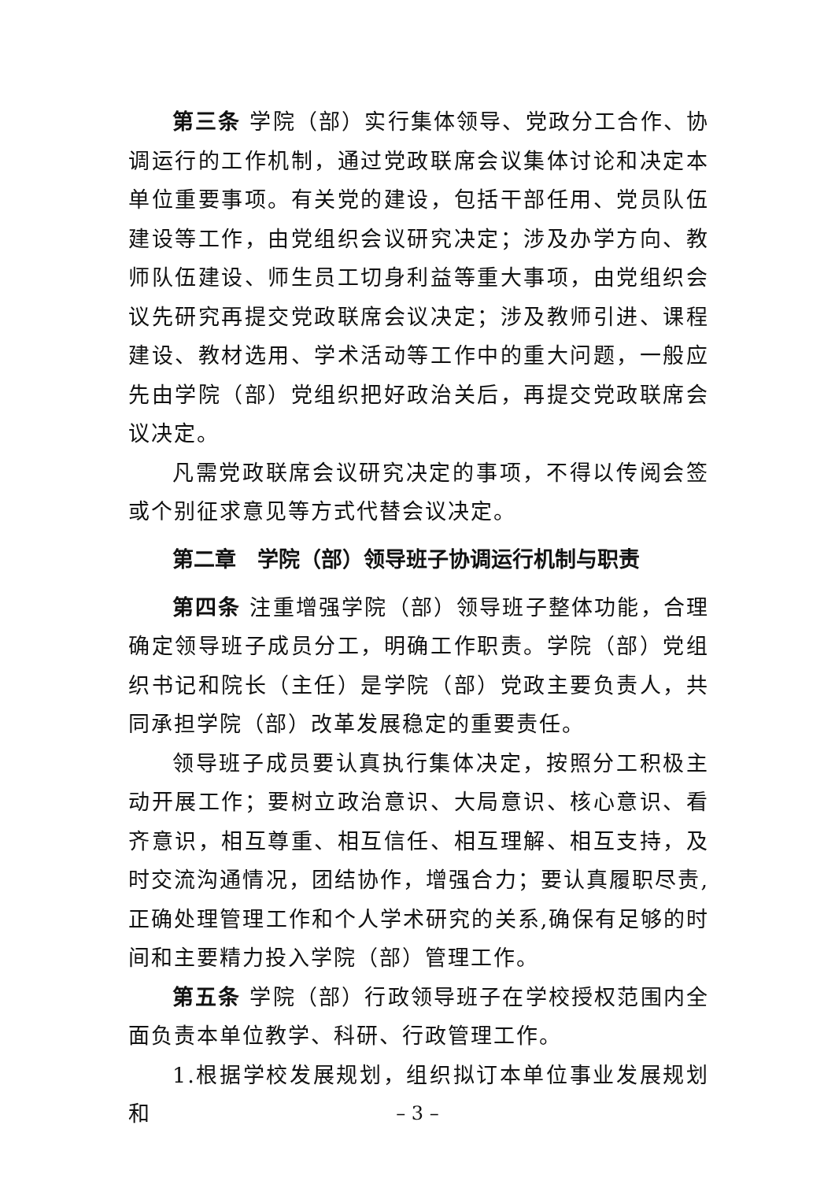第三条 学院（部）实行集体领导、党政分工合作、协调运行的工作机制，通过党政联席会议集体讨论和决定本单位重要事项。有关党的建设，包括干部任用、党员队伍建设等工作，由党组织会议研究决定；涉及办学方向、教师队伍建设、师生员工切身利益等重大事项，由党组织会议先研究再提交党政联席会议决定；涉及教师引进、课程建设、教材选用、学术活动等工作中的重大问题，一般应先由学院（部）党组织把好政治关后，再提交党政联席会议决定。
凡需党政联席会议研究决定的事项，不得以传阅会签或个别征求意见等方式代替会议决定。
第二章　学院（部）领导班子协调运行机制与职责
第四条 注重增强学院（部）领导班子整体功能，合理确定领导班子成员分工，明确工作职责。学院（部）党组织书记和院长（主任）是学院（部）党政主要负责人，共同承担学院（部）改革发展稳定的重要责任。
领导班子成员要认真执行集体决定，按照分工积极主动开展工作；要树立政治意识、大局意识、核心意识、看齐意识，相互尊重、相互信任、相互理解、相互支持，及时交流沟通情况，团结协作，增强合力；要认真履职尽责,正确处理管理工作和个人学术研究的关系,确保有足够的时间和主要精力投入学院（部）管理工作。
第五条 学院（部）行政领导班子在学校授权范围内全面负责本单位教学、科研、行政管理工作。
1.根据学校发展规划，组织拟订本单位事业发展规划和
– 3 –